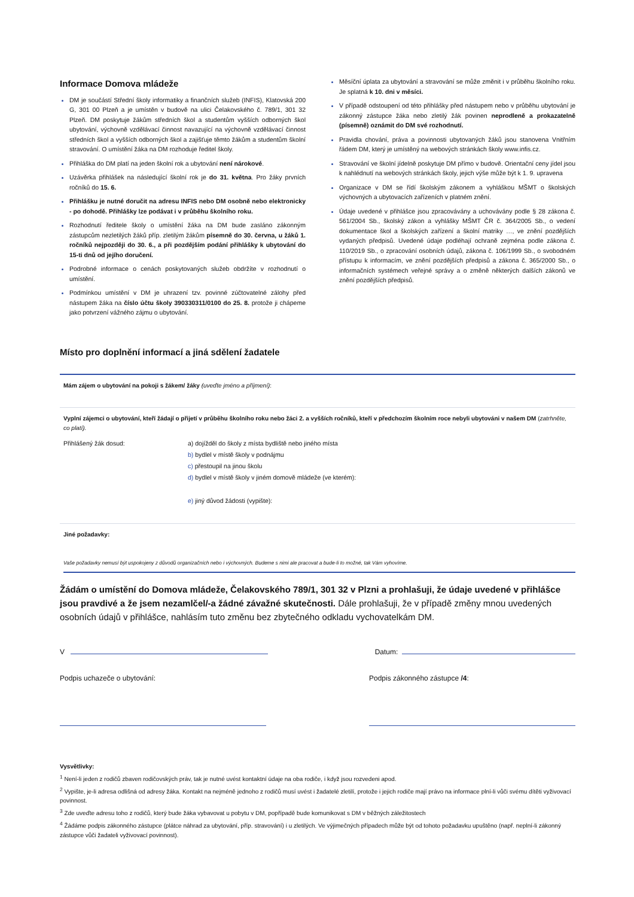Informace Domova mládeže
DM je součástí Střední školy informatiky a finančních služeb (INFIS), Klatovská 200 G, 301 00 Plzeň a je umístěn v budově na ulici Čelakovského č. 789/1, 301 32 Plzeň. DM poskytuje žákům středních škol a studentům vyšších odborných škol ubytování, výchovně vzdělávací činnost navazující na výchovně vzdělávací činnost středních škol a vyšších odborných škol a zajišťuje těmto žákům a studentům školní stravování. O umístění žáka na DM rozhoduje ředitel školy.
Přihláška do DM platí na jeden školní rok a ubytování není nárokové.
Uzávěrka přihlášek na následující školní rok je do 31. května. Pro žáky prvních ročníků do 15. 6.
Přihlášku je nutné doručit na adresu INFIS nebo DM osobně nebo elektronicky - po dohodě. Přihlášky lze podávat i v průběhu školního roku.
Rozhodnutí ředitele školy o umístění žáka na DM bude zasláno zákonným zástupcům nezletilých žáků příp. zletilým žákům písemně do 30. června, u žáků 1. ročníků nejpozději do 30. 6., a při pozdějším podání přihlášky k ubytování do 15-ti dnů od jejího doručení.
Podrobné informace o cenách poskytovaných služeb obdržíte v rozhodnutí o umístění.
Podmínkou umístění v DM je uhrazení tzv. povinné zúčtovatelné zálohy před nástupem žáka na číslo účtu školy 390330311/0100 do 25. 8. protože ji chápeme jako potvrzení vážného zájmu o ubytování.
Měsíční úplata za ubytování a stravování se může změnit i v průběhu školního roku. Je splatná k 10. dni v měsíci.
V případě odstoupení od této přihlášky před nástupem nebo v průběhu ubytování je zákonný zástupce žáka nebo zletilý žák povinen neprodleně a prokazatelně (písemně) oznámit do DM své rozhodnutí.
Pravidla chování, práva a povinnosti ubytovaných žáků jsou stanovena Vnitřním řádem DM, který je umístěný na webových stránkách školy www.infis.cz.
Stravování ve školní jídelně poskytuje DM přímo v budově. Orientační ceny jídel jsou k nahlédnutí na webových stránkách školy, jejich výše může být k 1. 9. upravena
Organizace v DM se řídí školským zákonem a vyhláškou MŠMT o školských výchovných a ubytovacích zařízeních v platném znění.
Údaje uvedené v přihlášce jsou zpracovávány a uchovávány podle § 28 zákona č. 561/2004 Sb., školský zákon a vyhlášky MŠMT ČR č. 364/2005 Sb., o vedení dokumentace škol a školských zařízení a školní matriky …, ve znění pozdějších vydaných předpisů. Uvedené údaje podléhají ochraně zejména podle zákona č. 110/2019 Sb., o zpracování osobních údajů, zákona č. 106/1999 Sb., o svobodném přístupu k informacím, ve znění pozdějších předpisů a zákona č. 365/2000 Sb., o informačních systémech veřejné správy a o změně některých dalších zákonů ve znění pozdějších předpisů.
Místo pro doplnění informací a jiná sdělení žadatele
Mám zájem o ubytování na pokoji s žákem/ žáky (uveďte jméno a příjmení):
Vyplní zájemci o ubytování, kteří žádají o přijetí v průběhu školního roku nebo žáci 2. a vyšších ročníků, kteří v předchozím školním roce nebyli ubytováni v našem DM (zatrhněte, co platí).
Přihlášený žák dosud: a) dojížděl do školy z místa bydliště nebo jiného místa
b) bydlel v místě školy v podnájmu
c) přestoupil na jinou školu
d) bydlel v místě školy v jiném domově mládeže (ve kterém):
e) jiný důvod žádosti (vypište):
Jiné požadavky:
Vaše požadavky nemusí být uspokojeny z důvodů organizačních nebo i výchovných. Budeme s nimi ale pracovat a bude-li to možné, tak Vám vyhovíme.
Žádám o umístění do Domova mládeže, Čelakovského 789/1, 301 32 v Plzni a prohlašuji, že údaje uvedené v přihlášce jsou pravdivé a že jsem nezamlčel/-a žádné závažné skutečnosti. Dále prohlašuji, že v případě změny mnou uvedených osobních údajů v přihlášce, nahlásím tuto změnu bez zbytečného odkladu vychovatelkám DM.
V Datum:
Podpis uchazeče o ubytování: Podpis zákonného zástupce /4:
Vysvětlivky:
<sup>1</sup> Není-li jeden z rodičů zbaven rodičovských práv, tak je nutné uvést kontaktní údaje na oba rodiče, i když jsou rozvedeni apod.
<sup>2</sup> Vypište, je-li adresa odlišná od adresy žáka. Kontakt na nejméně jednoho z rodičů musí uvést i žadatelé zletilí, protože i jejich rodiče mají právo na informace plní-li vůči svému dítěti vyživovací povinnost.
<sup>3</sup> Zde uveďte adresu toho z rodičů, který bude žáka vybavovat u pobytu v DM, popřípadě bude komunikovat s DM v běžných záležitostech
<sup>4</sup> Žádáme podpis zákonného zástupce (plátce náhrad za ubytování, příp. stravování) i u zletilých. Ve výjimečných případech může být od tohoto požadavku upuštěno (např. neplní-li zákonný zástupce vůči žadateli vyživovací povinnost).